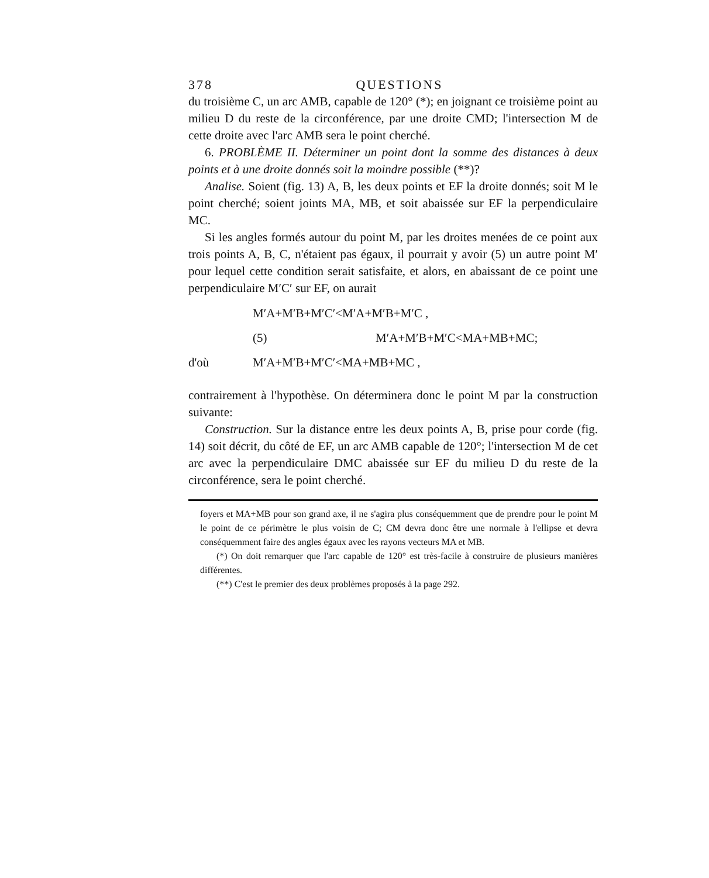378 QUESTIONS
du troisième C, un arc AMB, capable de 120° (*); en joignant ce troisième point au milieu D du reste de la circonférence, par une droite CMD; l'intersection M de cette droite avec l'arc AMB sera le point cherché.
6. PROBLÈME II. Déterminer un point dont la somme des distances à deux points et à une droite donnés soit la moindre possible (**)?
Analise. Soient (fig. 13) A, B, les deux points et EF la droite donnés; soit M le point cherché; soient joints MA, MB, et soit abaissée sur EF la perpendiculaire MC.
Si les angles formés autour du point M, par les droites menées de ce point aux trois points A, B, C, n'étaient pas égaux, il pourrait y avoir (5) un autre point M′ pour lequel cette condition serait satisfaite, et alors, en abaissant de ce point une perpendiculaire M′C′ sur EF, on aurait
M′A+M′B+M′C′<M′A+M′B+M′C ,
(5) M′A+M′B+M′C<MA+MB+MC;
d'où M′A+M′B+M′C′<MA+MB+MC ,
contrairement à l'hypothèse. On déterminera donc le point M par la construction suivante:
Construction. Sur la distance entre les deux points A, B, prise pour corde (fig. 14) soit décrit, du côté de EF, un arc AMB capable de 120°; l'intersection M de cet arc avec la perpendiculaire DMC abaissée sur EF du milieu D du reste de la circonférence, sera le point cherché.
foyers et MA+MB pour son grand axe, il ne s'agira plus conséquemment que de prendre pour le point M le point de ce périmètre le plus voisin de C; CM devra donc être une normale à l'ellipse et devra conséquemment faire des angles égaux avec les rayons vecteurs MA et MB.
(*) On doit remarquer que l'arc capable de 120° est très-facile à construire de plusieurs manières différentes.
(**) C'est le premier des deux problèmes proposés à la page 292.